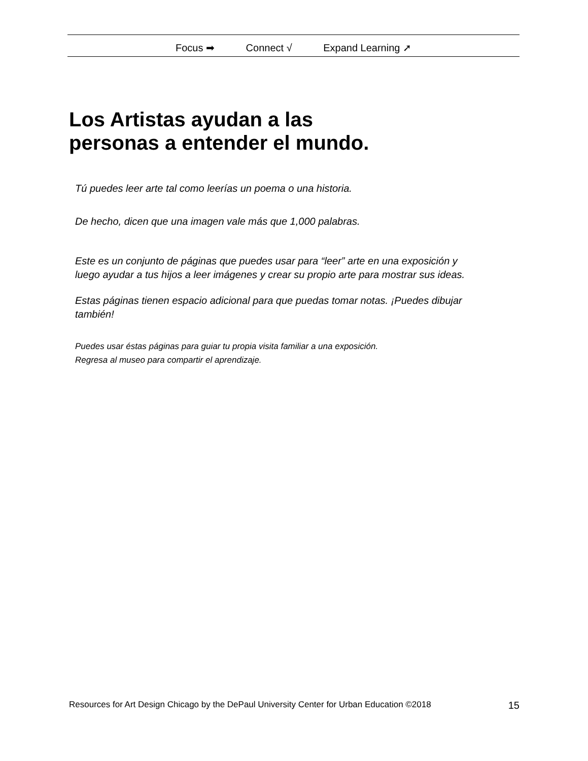Focus ➡ Connect √ Expand Learning ➚
Los Artistas ayudan a las
personas a entender el mundo.
Tú puedes leer arte tal como leerías un poema o una historia.
De hecho, dicen que una imagen vale más que 1,000 palabras.
Este es un conjunto de páginas que puedes usar para “leer” arte en una exposición y luego ayudar a tus hijos a leer imágenes y crear su propio arte para mostrar sus ideas.
Estas páginas tienen espacio adicional para que puedas tomar notas. ¡Puedes dibujar también!
Puedes usar éstas páginas para guiar tu propia visita familiar a una exposición.
Regresa al museo para compartir el aprendizaje.
Resources for Art Design Chicago by the DePaul University Center for Urban Education ©2018 15